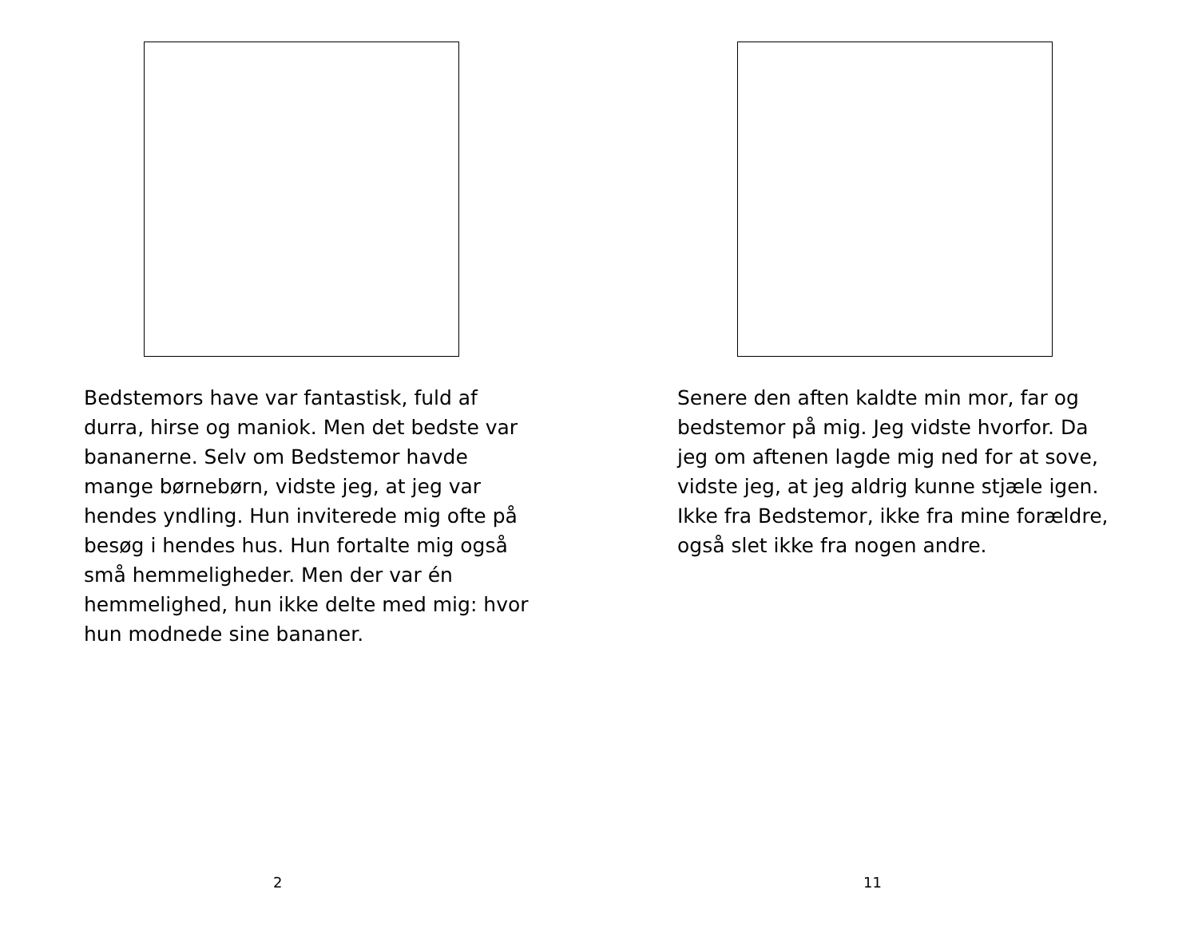Bedstemors have var fantastisk, fuld af durra, hirse og maniok. Men det bedste var bananerne. Selv om Bedstemor havde mange børnebørn, vidste jeg, at jeg var hendes yndling. Hun inviterede mig ofte på besøg i hendes hus. Hun fortalte mig også små hemmeligheder. Men der var én hemmelighed, hun ikke delte med mig: hvor hun modnede sine bananer.
2
Senere den aften kaldte min mor, far og bedstemor på mig. Jeg vidste hvorfor. Da jeg om aftenen lagde mig ned for at sove, vidste jeg, at jeg aldrig kunne stjæle igen. Ikke fra Bedstemor, ikke fra mine forældre, også slet ikke fra nogen andre.
11